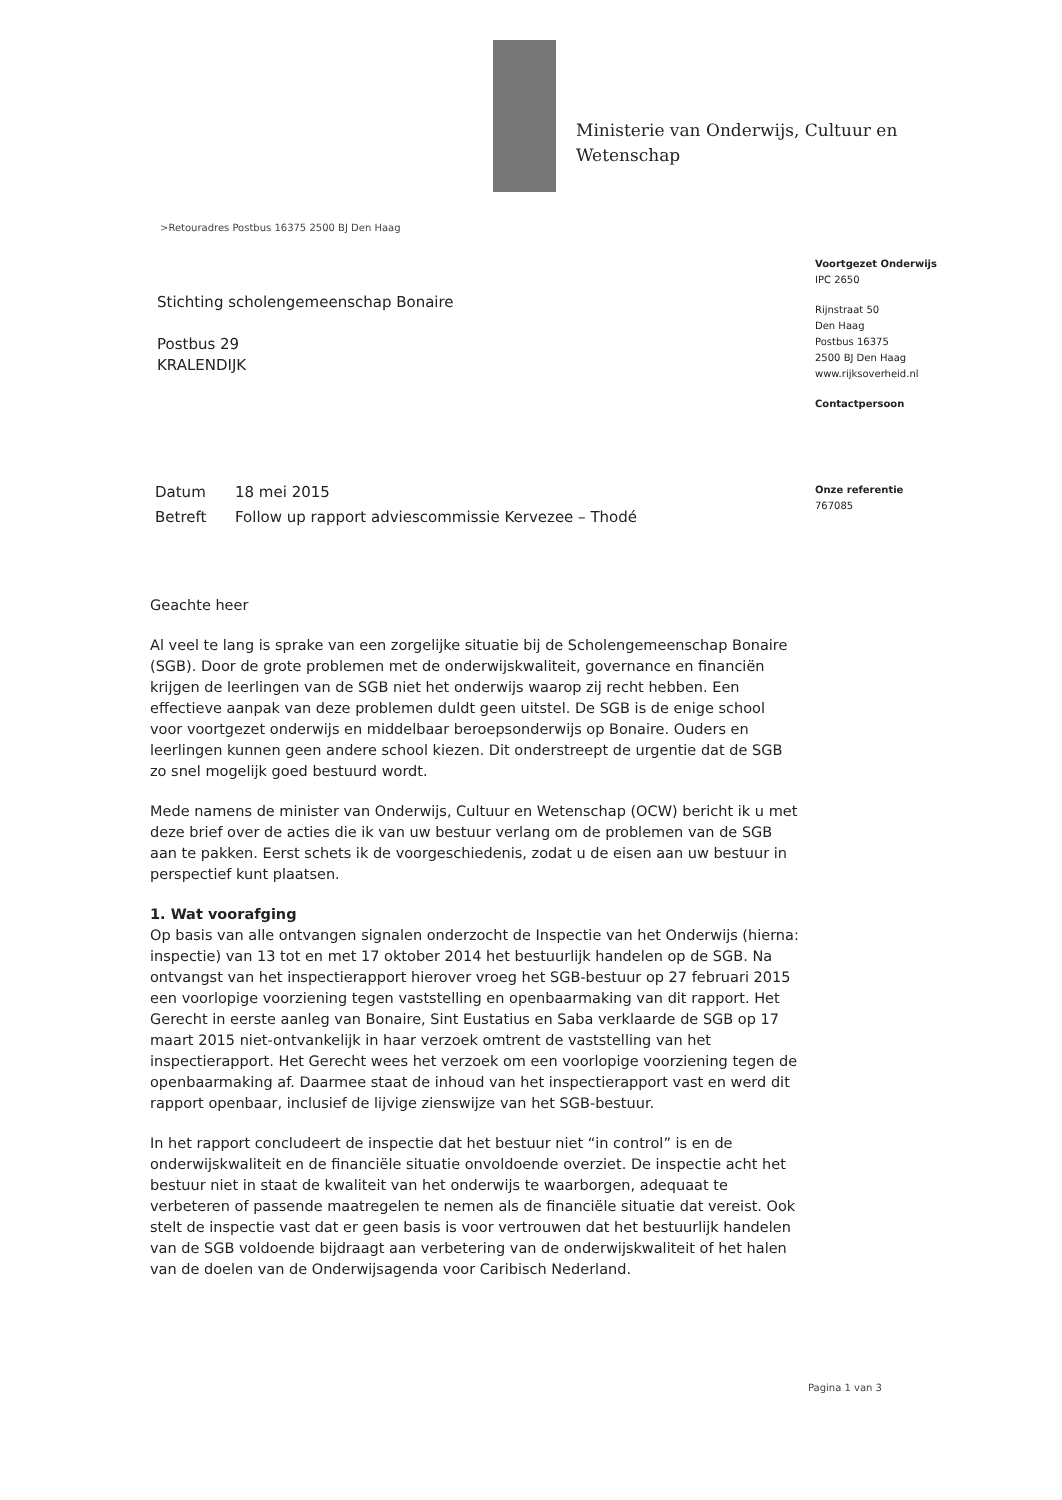Ministerie van Onderwijs, Cultuur en
Wetenschap
>Retouradres Postbus 16375 2500 BJ Den Haag
Voortgezet Onderwijs
IPC 2650
Rijnstraat 50
Den Haag
Postbus 16375
2500 BJ Den Haag
www.rijksoverheid.nl
Contactpersoon
Onze referentie
767085
Stichting scholengemeenschap Bonaire
Postbus 29
KRALENDIJK
Datum 18 mei 2015
Betreft Follow up rapport adviescommissie Kervezee – Thodé
Geachte heer
Al veel te lang is sprake van een zorgelijke situatie bij de Scholengemeenschap Bonaire (SGB). Door de grote problemen met de onderwijskwaliteit, governance en financiën krijgen de leerlingen van de SGB niet het onderwijs waarop zij recht hebben. Een effectieve aanpak van deze problemen duldt geen uitstel. De SGB is de enige school voor voortgezet onderwijs en middelbaar beroepsonderwijs op Bonaire. Ouders en leerlingen kunnen geen andere school kiezen. Dit onderstreept de urgentie dat de SGB zo snel mogelijk goed bestuurd wordt.
Mede namens de minister van Onderwijs, Cultuur en Wetenschap (OCW) bericht ik u met deze brief over de acties die ik van uw bestuur verlang om de problemen van de SGB aan te pakken. Eerst schets ik de voorgeschiedenis, zodat u de eisen aan uw bestuur in perspectief kunt plaatsen.
1. Wat voorafging
Op basis van alle ontvangen signalen onderzocht de Inspectie van het Onderwijs (hierna: inspectie) van 13 tot en met 17 oktober 2014 het bestuurlijk handelen op de SGB. Na ontvangst van het inspectierapport hierover vroeg het SGB-bestuur op 27 februari 2015 een voorlopige voorziening tegen vaststelling en openbaarmaking van dit rapport. Het Gerecht in eerste aanleg van Bonaire, Sint Eustatius en Saba verklaarde de SGB op 17 maart 2015 niet-ontvankelijk in haar verzoek omtrent de vaststelling van het inspectierapport. Het Gerecht wees het verzoek om een voorlopige voorziening tegen de openbaarmaking af. Daarmee staat de inhoud van het inspectierapport vast en werd dit rapport openbaar, inclusief de lijvige zienswijze van het SGB-bestuur.
In het rapport concludeert de inspectie dat het bestuur niet “in control” is en de onderwijskwaliteit en de financiële situatie onvoldoende overziet. De inspectie acht het bestuur niet in staat de kwaliteit van het onderwijs te waarborgen, adequaat te verbeteren of passende maatregelen te nemen als de financiële situatie dat vereist. Ook stelt de inspectie vast dat er geen basis is voor vertrouwen dat het bestuurlijk handelen van de SGB voldoende bijdraagt aan verbetering van de onderwijskwaliteit of het halen van de doelen van de Onderwijsagenda voor Caribisch Nederland.
Pagina 1 van 3